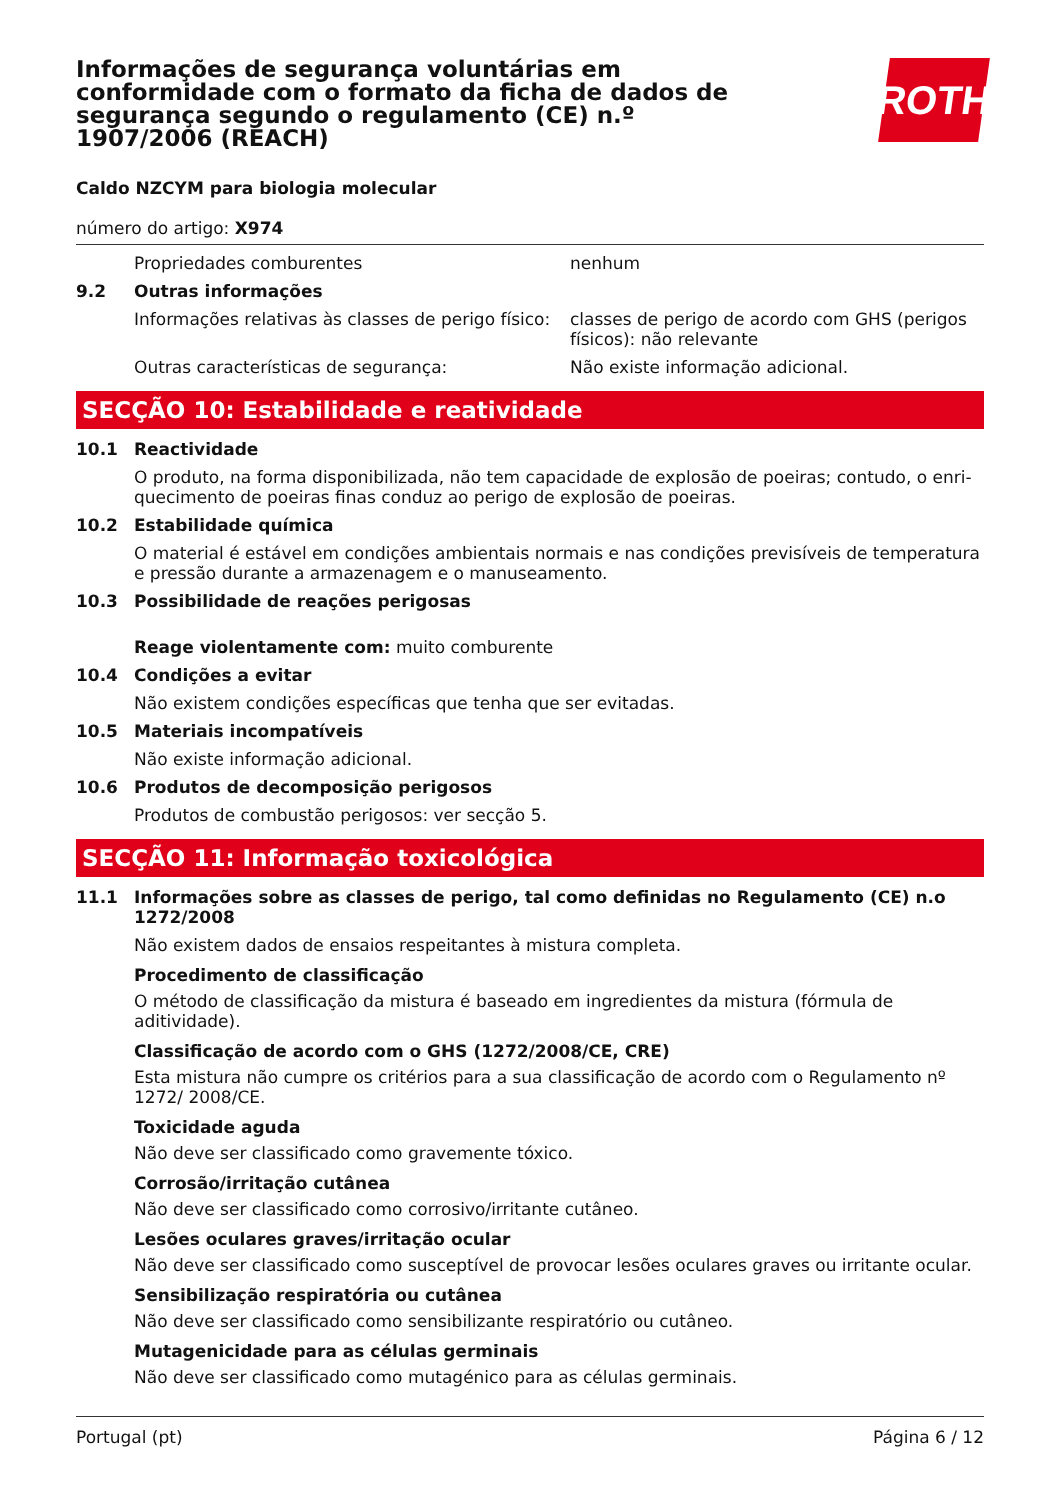Informações de segurança voluntárias em conformidade com o formato da ficha de dados de segurança segundo o regulamento (CE) n.º 1907/2006 (REACH)
ROTH
Caldo NZCYM para biologia molecular
número do artigo: X974
Propriedades comburentes nenhum
9.2 Outras informações
Informações relativas às classes de perigo físico:
classes de perigo de acordo com GHS (perigos físicos): não relevante
Outras características de segurança: Não existe informação adicional.
SECÇÃO 10: Estabilidade e reatividade
10.1 Reactividade
O produto, na forma disponibilizada, não tem capacidade de explosão de poeiras; contudo, o enri-quecimento de poeiras finas conduz ao perigo de explosão de poeiras.
10.2 Estabilidade química
O material é estável em condições ambientais normais e nas condições previsíveis de temperatura e pressão durante a armazenagem e o manuseamento.
10.3 Possibilidade de reações perigosas
Reage violentamente com: muito comburente
10.4 Condições a evitar
Não existem condições específicas que tenha que ser evitadas.
10.5 Materiais incompatíveis
Não existe informação adicional.
10.6 Produtos de decomposição perigosos
Produtos de combustão perigosos: ver secção 5.
SECÇÃO 11: Informação toxicológica
11.1 Informações sobre as classes de perigo, tal como definidas no Regulamento (CE) n.o 1272/2008
Não existem dados de ensaios respeitantes à mistura completa.
Procedimento de classificação
O método de classificação da mistura é baseado em ingredientes da mistura (fórmula de aditividade).
Classificação de acordo com o GHS (1272/2008/CE, CRE)
Esta mistura não cumpre os critérios para a sua classificação de acordo com o Regulamento nº 1272/ 2008/CE.
Toxicidade aguda
Não deve ser classificado como gravemente tóxico.
Corrosão/irritação cutânea
Não deve ser classificado como corrosivo/irritante cutâneo.
Lesões oculares graves/irritação ocular
Não deve ser classificado como susceptível de provocar lesões oculares graves ou irritante ocular.
Sensibilização respiratória ou cutânea
Não deve ser classificado como sensibilizante respiratório ou cutâneo.
Mutagenicidade para as células germinais
Não deve ser classificado como mutagénico para as células germinais.
Portugal (pt) Página 6 / 12